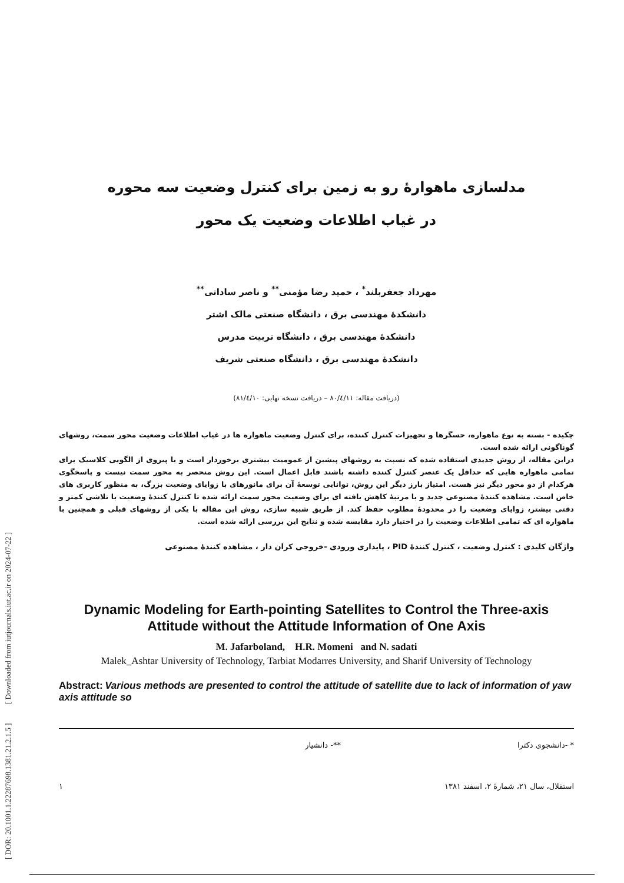[ DOR: 20.1001.1.22287698.1381.21.2.1.5 ] [ Downloaded from iutjournals.iut.ac.ir on 2024-07-22 ]
مدلسازی ماهوارهٔ رو به زمین برای کنترل وضعیت سه محوره
در غیاب اطلاعات وضعیت یک محور
مهرداد جعفربلند<sup>*</sup> ، حمید رضا مؤمنی<sup>**</sup> و ناصر ساداتی<sup>**</sup>
دانشکدهٔ مهندسی برق ، دانشگاه صنعتی مالک اشتر
دانشکدهٔ مهندسی برق ، دانشگاه تربیت مدرس
دانشکدهٔ مهندسی برق ، دانشگاه صنعتی شریف
(دریافت مقاله: ۸۰/٤/۱۱ – دریافت نسخه نهایی: ۸۱/٤/۱۰)
چکیده - بسته به نوع ماهواره، حسگرها و تجهیزات کنترل کننده، برای کنترل وضعیت ماهواره ها در غیاب اطلاعات وضعیت محور سمت، روشهای گوناگونی ارائه شده است.
دراین مقاله، از روش جدیدی استفاده شده که نسبت به روشهای پیشین از عمومیت بیشتری برخوردار است و با پیروی از الگویی کلاسیک برای تمامی ماهواره هایی که حداقل یک عنصر کنترل کننده داشته باشند قابل اعمال است. این روش منحصر به محور سمت نیست و پاسخگوی هرکدام از دو محور دیگر نیز هست. امتیاز بارز دیگر این روش، توانایی توسعهٔ آن برای مانورهای با زوایای وضعیت بزرگ، به منظور کاربری های خاص است. مشاهده کنندهٔ مصنوعی جدید و با مرتبهٔ کاهش یافته ای برای وضعیت محور سمت ارائه شده تا کنترل کنندهٔ وضعیت با تلاشی کمتر و دقتی بیشتر، زوایای وضعیت را در محدودهٔ مطلوب حفظ کند. از طریق شبیه سازی، روش این مقاله با یکی از روشهای قبلی و همچنین با ماهواره ای که تمامی اطلاعات وضعیت را در اختیار دارد مقایسه شده و نتایج این بررسی ارائه شده است.
واژگان کلیدی : کنترل وضعیت ، کنترل کنندهٔ PID ، پایداری ورودی -خروجی کران دار ، مشاهده کنندهٔ مصنوعی
Dynamic Modeling for Earth-pointing Satellites to Control the Three-axis Attitude without the Attitude Information of One Axis
M. Jafarboland, H.R. Momeni and N. sadati
Malek_Ashtar University of Technology, Tarbiat Modarres University, and Sharif University of Technology
Abstract: Various methods are presented to control the attitude of satellite due to lack of information of yaw axis attitude so
* -دانشجوی دکترا **- دانشیار
استقلال، سال ۲۱، شمارهٔ ۲، اسفند ۱۳۸۱ ۱